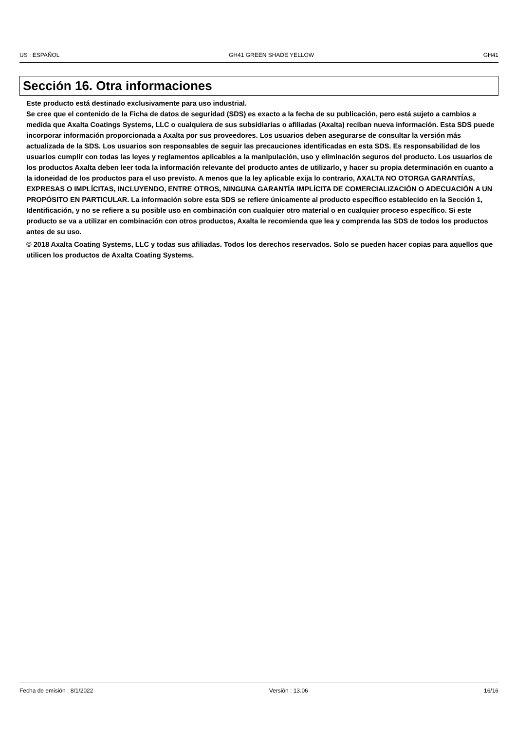US : ESPAÑOL GH41 GREEN SHADE YELLOW GH41
Sección 16. Otra informaciones
Este producto está destinado exclusivamente para uso industrial.
Se cree que el contenido de la Ficha de datos de seguridad (SDS) es exacto a la fecha de su publicación, pero está sujeto a cambios a medida que Axalta Coatings Systems, LLC o cualquiera de sus subsidiarias o afiliadas (Axalta) reciban nueva información. Esta SDS puede incorporar información proporcionada a Axalta por sus proveedores. Los usuarios deben asegurarse de consultar la versión más actualizada de la SDS. Los usuarios son responsables de seguir las precauciones identificadas en esta SDS. Es responsabilidad de los usuarios cumplir con todas las leyes y reglamentos aplicables a la manipulación, uso y eliminación seguros del producto. Los usuarios de los productos Axalta deben leer toda la información relevante del producto antes de utilizarlo, y hacer su propia determinación en cuanto a la idoneidad de los productos para el uso previsto. A menos que la ley aplicable exija lo contrario, AXALTA NO OTORGA GARANTÍAS, EXPRESAS O IMPLÍCITAS, INCLUYENDO, ENTRE OTROS, NINGUNA GARANTÍA IMPLÍCITA DE COMERCIALIZACIÓN O ADECUACIÓN A UN PROPÓSITO EN PARTICULAR. La información sobre esta SDS se refiere únicamente al producto específico establecido en la Sección 1, Identificación, y no se refiere a su posible uso en combinación con cualquier otro material o en cualquier proceso específico. Si este producto se va a utilizar en combinación con otros productos, Axalta le recomienda que lea y comprenda las SDS de todos los productos antes de su uso.
© 2018 Axalta Coating Systems, LLC y todas sus afiliadas. Todos los derechos reservados. Solo se pueden hacer copias para aquellos que utilicen los productos de Axalta Coating Systems.
Fecha de emisión : 8/1/2022 Versión : 13.06 16/16